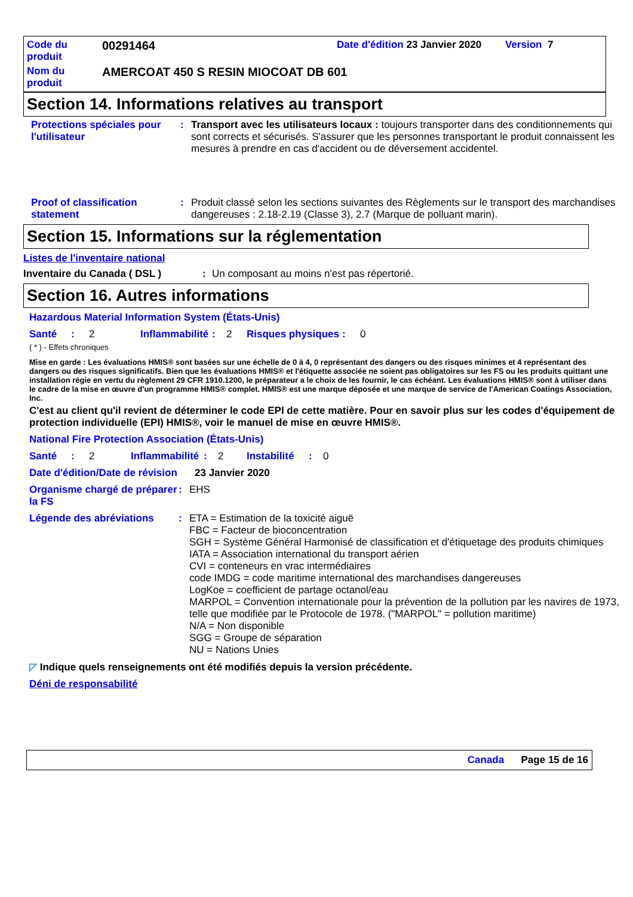Code du produit
00291464
Date d'édition 23 Janvier 2020
Version 7
Nom du produit
AMERCOAT 450 S RESIN MIOCOAT DB 601
Section 14. Informations relatives au transport
Protections spéciales pour l'utilisateur
: Transport avec les utilisateurs locaux : toujours transporter dans des conditionnements qui sont corrects et sécurisés. S'assurer que les personnes transportant le produit connaissent les mesures à prendre en cas d'accident ou de déversement accidentel.
Proof of classification statement
: Produit classé selon les sections suivantes des Règlements sur le transport des marchandises dangereuses : 2.18-2.19 (Classe 3), 2.7 (Marque de polluant marin).
Section 15. Informations sur la réglementation
Listes de l'inventaire national
Inventaire du Canada ( DSL ): Un composant au moins n'est pas répertorié.
Section 16. Autres informations
Hazardous Material Information System (États-Unis)
Santé: 2 Inflammabilité: 2 Risques physiques: 0
( * ) - Effets chroniques
Mise en garde : Les évaluations HMIS® sont basées sur une échelle de 0 à 4, 0 représentant des dangers ou des risques minimes et 4 représentant des dangers ou des risques significatifs. Bien que les évaluations HMIS® et l'étiquette associée ne soient pas obligatoires sur les FS ou les produits quittant une installation régie en vertu du règlement 29 CFR 1910.1200, le préparateur a le choix de les fournir, le cas échéant. Les évaluations HMIS® sont à utiliser dans le cadre de la mise en œuvre d'un programme HMIS® complet. HMIS® est une marque déposée et une marque de service de l'American Coatings Association, Inc.
C'est au client qu'il revient de déterminer le code EPI de cette matière. Pour en savoir plus sur les codes d'équipement de protection individuelle (EPI) HMIS®, voir le manuel de mise en œuvre HMIS®.
National Fire Protection Association (États-Unis)
Santé: 2 Inflammabilité: 2 Instabilité: 0
Date d'édition/Date de révision
23 Janvier 2020
Organisme chargé de préparer la FS
: EHS
Légende des abréviations : ETA = Estimation de la toxicité aiguë
FBC = Facteur de bioconcentration
SGH = Système Général Harmonisé de classification et d'étiquetage des produits chimiques
IATA = Association international du transport aérien
CVI = conteneurs en vrac intermédiaires
code IMDG = code maritime international des marchandises dangereuses
LogKoe = coefficient de partage octanol/eau
MARPOL = Convention internationale pour la prévention de la pollution par les navires de 1973, telle que modifiée par le Protocole de 1978. ("MARPOL" = pollution maritime)
N/A = Non disponible
SGG = Groupe de séparation
NU = Nations Unies
◸ Indique quels renseignements ont été modifiés depuis la version précédente.
Déni de responsabilité
Canada Page 15 de 16